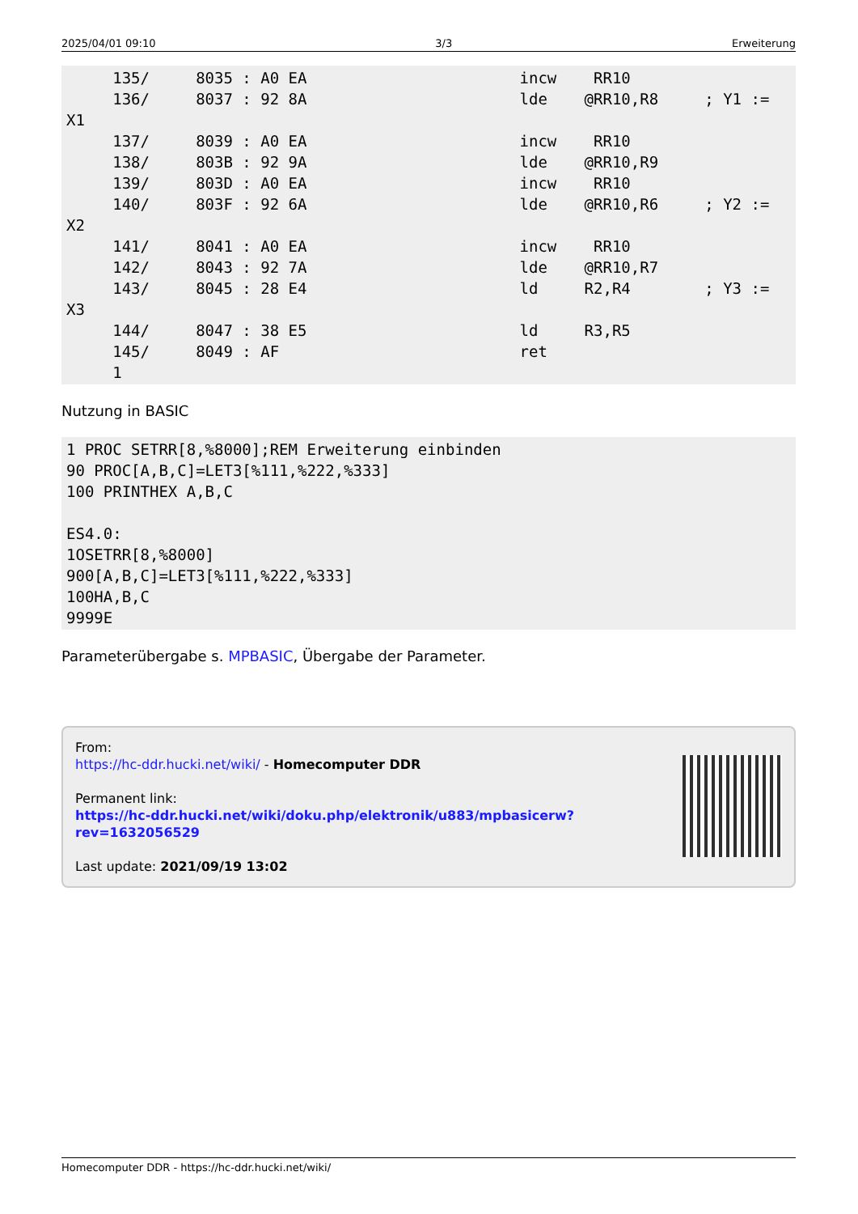2025/04/01 09:10 3/3 Erweiterung
     135/     8035 : A0 EA                       incw    RR10
     136/     8037 : 92 8A                       lde    @RR10,R8     ; Y1 :=
X1
     137/     8039 : A0 EA                       incw    RR10
     138/     803B : 92 9A                       lde    @RR10,R9
     139/     803D : A0 EA                       incw    RR10
     140/     803F : 92 6A                       lde    @RR10,R6     ; Y2 :=
X2
     141/     8041 : A0 EA                       incw    RR10
     142/     8043 : 92 7A                       lde    @RR10,R7
     143/     8045 : 28 E4                       ld     R2,R4        ; Y3 :=
X3
     144/     8047 : 38 E5                       ld     R3,R5
     145/     8049 : AF                          ret
     1
Nutzung in BASIC
1 PROC SETRR[8,%8000];REM Erweiterung einbinden
90 PROC[A,B,C]=LET3[%111,%222,%333]
100 PRINTHEX A,B,C

ES4.0:
1OSETRR[8,%8000]
900[A,B,C]=LET3[%111,%222,%333]
100HA,B,C
9999E
Parameterübergabe s. MPBASIC, Übergabe der Parameter.
From:
https://hc-ddr.hucki.net/wiki/ - Homecomputer DDR
Permanent link:
https://hc-ddr.hucki.net/wiki/doku.php/elektronik/u883/mpbasicerw?rev=1632056529
Last update: 2021/09/19 13:02
Homecomputer DDR - https://hc-ddr.hucki.net/wiki/